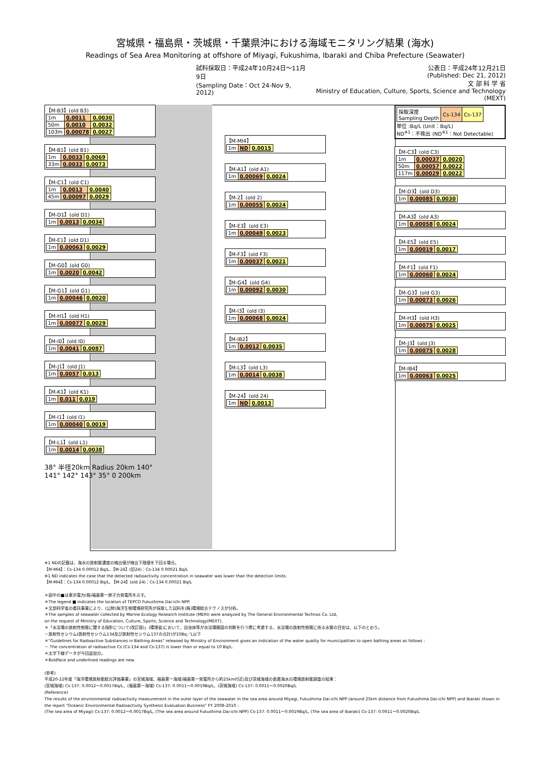宮城県・福島県・茨城県・千葉県沖における海域モニタリング結果 (海水)
Readings of Sea Area Monitoring at offshore of Miyagi, Fukushima, Ibaraki and Chiba Prefecture (Seawater)
試料採取日：平成24年10月24日～11月9日
(Sampling Date：Oct 24-Nov 9, 2012)
公表日：平成24年12月21日
(Published: Dec 21, 2012)
文 部 科 学 省
Ministry of Education, Culture, Sports, Science and Technology (MEXT)
【M-B3】(old B3)
| 1m | 0.0011 | 0.0030 |
| 50m | 0.0010 | 0.0032 |
| 103m | 0.00078 | 0.0027 |
【M-B1】(old B1)
| 1m | 0.0033 | 0.0069 |
| 33m | 0.0033 | 0.0073 |
【M-C1】(old C1)
| 1m | 0.0013 | 0.0040 |
| 45m | 0.00097 | 0.0029 |
【M-D1】(old D1)
| 1m | 0.0013 | 0.0034 |
【M-E1】(old D1)
| 1m | 0.00063 | 0.0029 |
【M-G0】(old G0)
| 1m | 0.0020 | 0.0042 |
【M-G1】(old G1)
| 1m | 0.00046 | 0.0020 |
【M-H1】(old H1)
| 1m | 0.00077 | 0.0029 |
【M-I0】(old I0)
| 1m | 0.0041 | 0.0087 |
【M-J1】(old J1)
| 1m | 0.0057 | 0.013 |
【M-K1】(old K1)
| 1m | 0.011 | 0.019 |
【M-I1】(old I1)
| 1m | 0.00040 | 0.0019 |
【M-L1】(old L1)
| 1m | 0.0014 | 0.0038 |
38° 半径20km Radius 20km 140° 141° 142° 143° 35° 0 200km
【M-MI4】
| 1m | ND | 0.0015 |
【M-A1】(old A1)
| 1m | 0.00069 | 0.0024 |
【M-2】(old 2)
| 1m | 0.00055 | 0.0024 |
【M-E3】(old E3)
| 1m | 0.00049 | 0.0023 |
【M-F3】(old F3)
| 1m | 0.00037 | 0.0021 |
【M-G4】(old G4)
| 1m | 0.00092 | 0.0030 |
【M-I3】(old I3)
| 1m | 0.00068 | 0.0024 |
【M-IB2】
| 1m | 0.0012 | 0.0035 |
【M-L3】(old L3)
| 1m | 0.0014 | 0.0038 |
【M-24】(old 24)
| 1m | ND | 0.0013 |
| 採取深度 Sampling Depth | Cs-134 | Cs-137 |
単位 :Bq/L (Unit：Bq/L)
ND<sup>※1</sup>：不検出 (ND<sup>※1</sup>：Not Detectable)
【M-C3】(old C3)
| 1m | 0.00037 | 0.0020 |
| 50m | 0.00057 | 0.0022 |
| 117m | 0.00029 | 0.0022 |
【M-D3】(old D3)
| 1m | 0.00085 | 0.0030 |
【M-A3】(old A3)
| 1m | 0.00058 | 0.0024 |
【M-E5】(old E5)
| 1m | 0.00019 | 0.0017 |
【M-F1】(old F1)
| 1m | 0.00060 | 0.0024 |
【M-G3】(old G3)
| 1m | 0.00073 | 0.0026 |
【M-H3】(old H3)
| 1m | 0.00075 | 0.0025 |
【M-J3】(old J3)
| 1m | 0.00075 | 0.0028 |
【M-IB4】
| 1m | 0.00063 | 0.0025 |
※1 NDの記載は、海水の放射能濃度の検出値が検出下限値を下回る場合。
【M-MI4】：Cs-134 0.00012 Bq/L、【M-24】(旧24)：Cs-134 0.00021 Bq/L
※1 ND indicates the case that the detected radioactivity concentration in seawater was lower than the detection limits.
【M-MI4】：Cs-134 0.00012 Bq/L, 【M-24】(old 24)：Cs-134 0.00021 Bq/L
＊図中の■は東京電力(株)福島第一原子力発電所を示す。
＊The legend ■ indicates the location of TEPCO Fukushima Dai-ichi NPP.
＊文部科学省の委託事業により、(公財)海洋生物環境研究所が採取した試料を(株)環境総合テクノスが分析。
＊The samples of seawater collected by Marine Ecology Research Institute (MERI) were analyzed by The General Environmental Technos Co. Ltd,
on the request of Ministry of Education, Culture, Sports, Science and Technology(MEXT).
＊「水浴場の放射性物質に関する指針について(改訂版)」(環境省)において、自治体等が水浴場開設の判断を行う際に考慮する、水浴場の放射性物質に係る水質の目安は、以下のとおり。
－放射性セシウム(放射性セシウム134及び放射性セシウム137の合計)が10Bq／L以下
＊"Guidelines for Radioactive Substances in Bathing Areas" released by Ministry of Environment gives an indication of the water quality for municipalities to open bathing areas as follows :
－ The concentration of radioactive Cs (Cs-134 and Cs-137) is lower than or equal to 10 Bq/L.
＊太字下線データが今回追加分。
＊Boldface and underlined readings are new.
(参考)
平成20-22年度「海洋環境放射能総合評価事業」の宮城海域、福島第一海域(福島第一発電所から約25km付近)及び茨城海域の表層海水の環境放射能調査の結果：
(宮城海域) Cs-137: 0.0012～0.0017Bq/L、(福島第一海域) Cs-137: 0.0011～0.0019Bq/L、(茨城海域) Cs-137: 0.0011～0.0020Bq/L
(Reference)
The results of the environmental radioactivity measurement in the outer layer of the seawater in the sea area around Miyagi, Fukushima Dai-ichi NPP (around 25km distance from Fukushima Dai-ichi NPP) and Ibaraki shown in the report "Oceanic Environmental Radioactivity Synthesis Evaluation Business" FY 2008-2010 :
(The sea area of Miyagi) Cs-137: 0.0012～0.0017Bq/L, (The sea area around Fukushima Dai-ichi NPP) Cs-137: 0.0011～0.0019Bq/L, (The sea area of Ibaraki) Cs-137: 0.0011～0.0020Bq/L